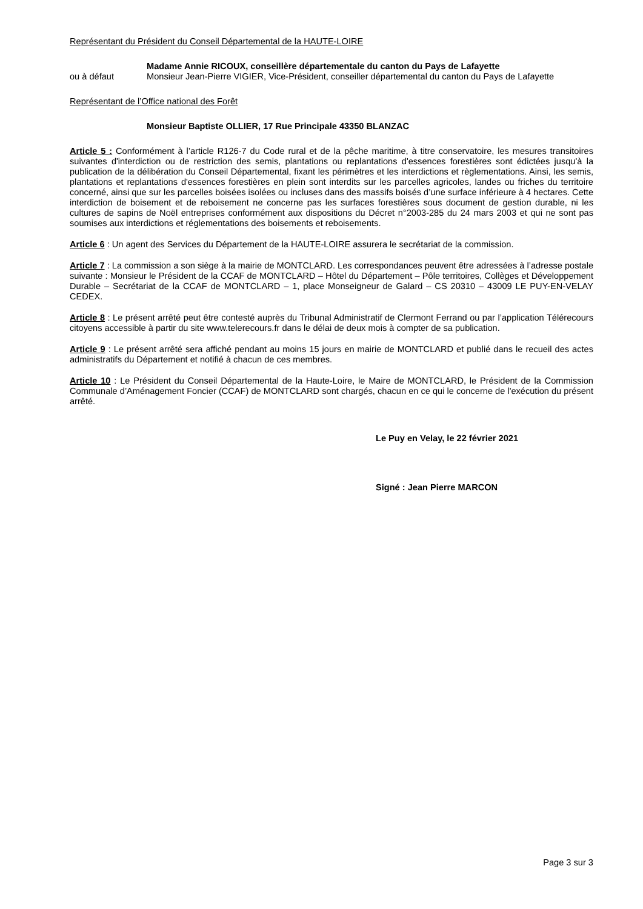Représentant du Président du Conseil Départemental de la HAUTE-LOIRE
Madame Annie RICOUX, conseillère départementale du canton du Pays de Lafayette
ou à défaut Monsieur Jean-Pierre VIGIER, Vice-Président, conseiller départemental du canton du Pays de Lafayette
Représentant de l’Office national des Forêt
Monsieur Baptiste OLLIER, 17 Rue Principale 43350 BLANZAC
Article 5 : Conformément à l’article R126-7 du Code rural et de la pêche maritime, à titre conservatoire, les mesures transitoires suivantes d'interdiction ou de restriction des semis, plantations ou replantations d'essences forestières sont édictées jusqu'à la publication de la délibération du Conseil Départemental, fixant les périmètres et les interdictions et règlementations. Ainsi, les semis, plantations et replantations d'essences forestières en plein sont interdits sur les parcelles agricoles, landes ou friches du territoire concerné, ainsi que sur les parcelles boisées isolées ou incluses dans des massifs boisés d’une surface inférieure à 4 hectares. Cette interdiction de boisement et de reboisement ne concerne pas les surfaces forestières sous document de gestion durable, ni les cultures de sapins de Noël entreprises conformément aux dispositions du Décret n°2003-285 du 24 mars 2003 et qui ne sont pas soumises aux interdictions et réglementations des boisements et reboisements.
Article 6 : Un agent des Services du Département de la HAUTE-LOIRE assurera le secrétariat de la commission.
Article 7 : La commission a son siège à la mairie de MONTCLARD. Les correspondances peuvent être adressées à l’adresse postale suivante : Monsieur le Président de la CCAF de MONTCLARD – Hôtel du Département – Pôle territoires, Collèges et Développement Durable – Secrétariat de la CCAF de MONTCLARD – 1, place Monseigneur de Galard – CS 20310 – 43009 LE PUY-EN-VELAY CEDEX.
Article 8 : Le présent arrêté peut être contesté auprès du Tribunal Administratif de Clermont Ferrand ou par l’application Télérecours citoyens accessible à partir du site www.telerecours.fr dans le délai de deux mois à compter de sa publication.
Article 9 : Le présent arrêté sera affiché pendant au moins 15 jours en mairie de MONTCLARD et publié dans le recueil des actes administratifs du Département et notifié à chacun de ces membres.
Article 10 : Le Président du Conseil Départemental de la Haute-Loire, le Maire de MONTCLARD, le Président de la Commission Communale d’Aménagement Foncier (CCAF) de MONTCLARD sont chargés, chacun en ce qui le concerne de l'exécution du présent arrêté.
Le Puy en Velay, le 22 février 2021
Signé : Jean Pierre MARCON
Page 3 sur 3